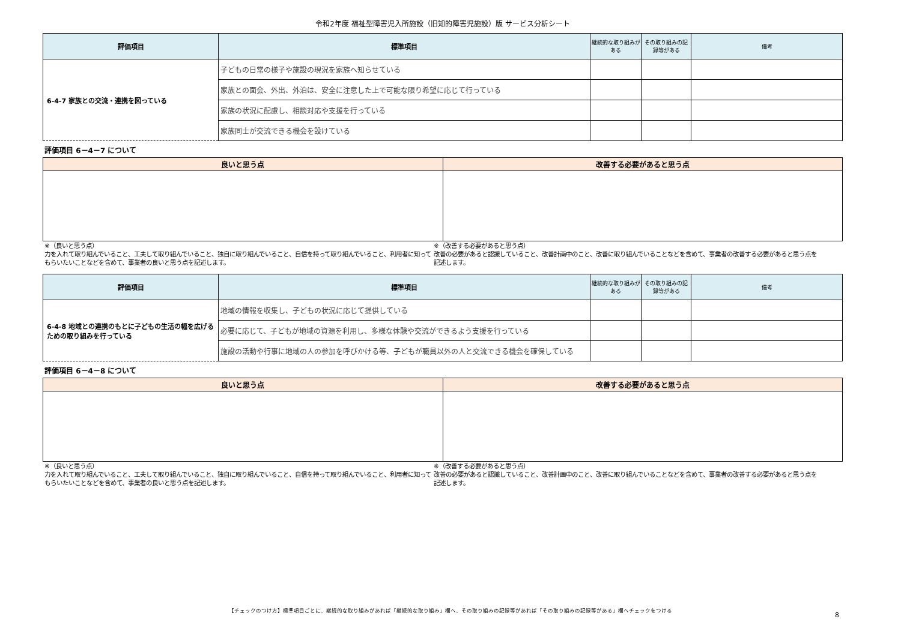令和2年度 福祉型障害児入所施設（旧知的障害児施設）版 サービス分析シート
| 評価項目 | 標準項目 | 継続的な取り組みがある | その取り組みの記録等がある | 備考 |
| --- | --- | --- | --- | --- |
| 6-4-7 家族との交流・連携を図っている | 子どもの日常の様子や施設の現況を家族へ知らせている | | | |
| | 家族との面会、外出、外泊は、安全に注意した上で可能な限り希望に応じて行っている | | | |
| | 家族の状況に配慮し、相談対応や支援を行っている | | | |
| | 家族同士が交流できる機会を設けている | | | |
評価項目 6－4－7 について
| 良いと思う点 | 改善する必要があると思う点 |
| --- | --- |
※（良いと思う点）
力を入れて取り組んでいること、工夫して取り組んでいること、独自に取り組んでいること、自信を持って取り組んでいること、利用者に知ってもらいたいことなどを含めて、事業者の良いと思う点を記述します。
※（改善する必要があると思う点）
改善の必要があると認識していること、改善計画中のこと、改善に取り組んでいることなどを含めて、事業者の改善する必要があると思う点を記述します。
| 評価項目 | 標準項目 | 継続的な取り組みがある | その取り組みの記録等がある | 備考 |
| --- | --- | --- | --- | --- |
| 6-4-8 地域との連携のもとに子どもの生活の幅を広げるための取り組みを行っている | 地域の情報を収集し、子どもの状況に応じて提供している | | | |
| | 必要に応じて、子どもが地域の資源を利用し、多様な体験や交流ができるよう支援を行っている | | | |
| | 施設の活動や行事に地域の人の参加を呼びかける等、子どもが職員以外の人と交流できる機会を確保している | | | |
評価項目 6－4－8 について
| 良いと思う点 | 改善する必要があると思う点 |
| --- | --- |
※（良いと思う点）
力を入れて取り組んでいること、工夫して取り組んでいること、独自に取り組んでいること、自信を持って取り組んでいること、利用者に知ってもらいたいことなどを含めて、事業者の良いと思う点を記述します。
※（改善する必要があると思う点）
改善の必要があると認識していること、改善計画中のこと、改善に取り組んでいることなどを含めて、事業者の改善する必要があると思う点を記述します。
【チェックのつけ方】標準項目ごとに、継続的な取り組みがあれば「継続的な取り組み」欄へ、その取り組みの記録等があれば「その取り組みの記録等がある」欄へチェックをつける
8